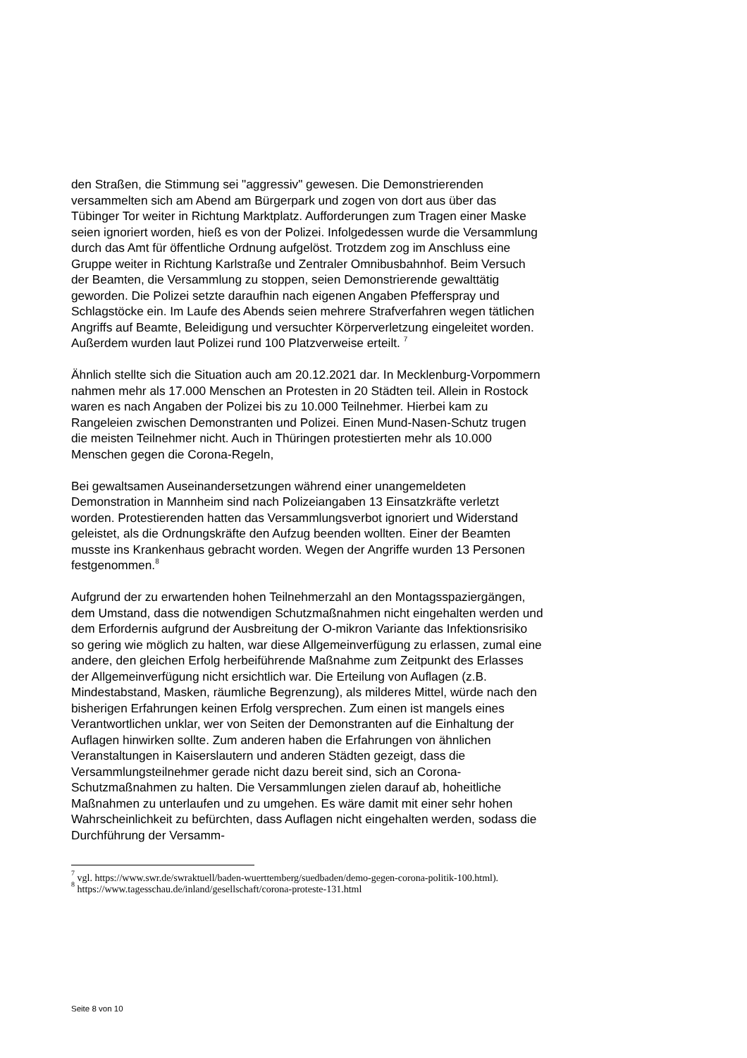den Straßen, die Stimmung sei "aggressiv" gewesen. Die Demonstrierenden versammelten sich am Abend am Bürgerpark und zogen von dort aus über das Tübinger Tor weiter in Richtung Marktplatz. Aufforderungen zum Tragen einer Maske seien ignoriert worden, hieß es von der Polizei. Infolgedessen wurde die Versammlung durch das Amt für öffentliche Ordnung aufgelöst. Trotzdem zog im Anschluss eine Gruppe weiter in Richtung Karlstraße und Zentraler Omnibusbahnhof. Beim Versuch der Beamten, die Versammlung zu stoppen, seien Demonstrierende gewalttätig geworden. Die Polizei setzte daraufhin nach eigenen Angaben Pfefferspray und Schlagstöcke ein. Im Laufe des Abends seien mehrere Strafverfahren wegen tätlichen Angriffs auf Beamte, Beleidigung und versuchter Körperverletzung eingeleitet worden. Außerdem wurden laut Polizei rund 100 Platzverweise erteilt. <sup>7</sup>
Ähnlich stellte sich die Situation auch am 20.12.2021 dar. In Mecklenburg-Vorpommern nahmen mehr als 17.000 Menschen an Protesten in 20 Städten teil. Allein in Rostock waren es nach Angaben der Polizei bis zu 10.000 Teilnehmer. Hierbei kam zu Rangeleien zwischen Demonstranten und Polizei. Einen Mund-Nasen-Schutz trugen die meisten Teilnehmer nicht. Auch in Thüringen protestierten mehr als 10.000 Menschen gegen die Corona-Regeln,
Bei gewaltsamen Auseinandersetzungen während einer unangemeldeten Demonstration in Mannheim sind nach Polizeiangaben 13 Einsatzkräfte verletzt worden. Protestierenden hatten das Versammlungsverbot ignoriert und Widerstand geleistet, als die Ordnungskräfte den Aufzug beenden wollten. Einer der Beamten musste ins Krankenhaus gebracht worden. Wegen der Angriffe wurden 13 Personen festgenommen.<sup>8</sup>
Aufgrund der zu erwartenden hohen Teilnehmerzahl an den Montagsspaziergängen, dem Umstand, dass die notwendigen Schutzmaßnahmen nicht eingehalten werden und dem Erfordernis aufgrund der Ausbreitung der O-mikron Variante das Infektionsrisiko so gering wie möglich zu halten, war diese Allgemeinverfügung zu erlassen, zumal eine andere, den gleichen Erfolg herbeiführende Maßnahme zum Zeitpunkt des Erlasses der Allgemeinverfügung nicht ersichtlich war. Die Erteilung von Auflagen (z.B. Mindestabstand, Masken, räumliche Begrenzung), als milderes Mittel, würde nach den bisherigen Erfahrungen keinen Erfolg versprechen. Zum einen ist mangels eines Verantwortlichen unklar, wer von Seiten der Demonstranten auf die Einhaltung der Auflagen hinwirken sollte. Zum anderen haben die Erfahrungen von ähnlichen Veranstaltungen in Kaiserslautern und anderen Städten gezeigt, dass die Versammlungsteilnehmer gerade nicht dazu bereit sind, sich an Corona-Schutzmaßnahmen zu halten. Die Versammlungen zielen darauf ab, hoheitliche Maßnahmen zu unterlaufen und zu umgehen. Es wäre damit mit einer sehr hohen Wahrscheinlichkeit zu befürchten, dass Auflagen nicht eingehalten werden, sodass die Durchführung der Versamm-
<sup>7</sup> vgl. https://www.swr.de/swraktuell/baden-wuerttemberg/suedbaden/demo-gegen-corona-politik-100.html).
<sup>8</sup> https://www.tagesschau.de/inland/gesellschaft/corona-proteste-131.html
Seite 8 von 10